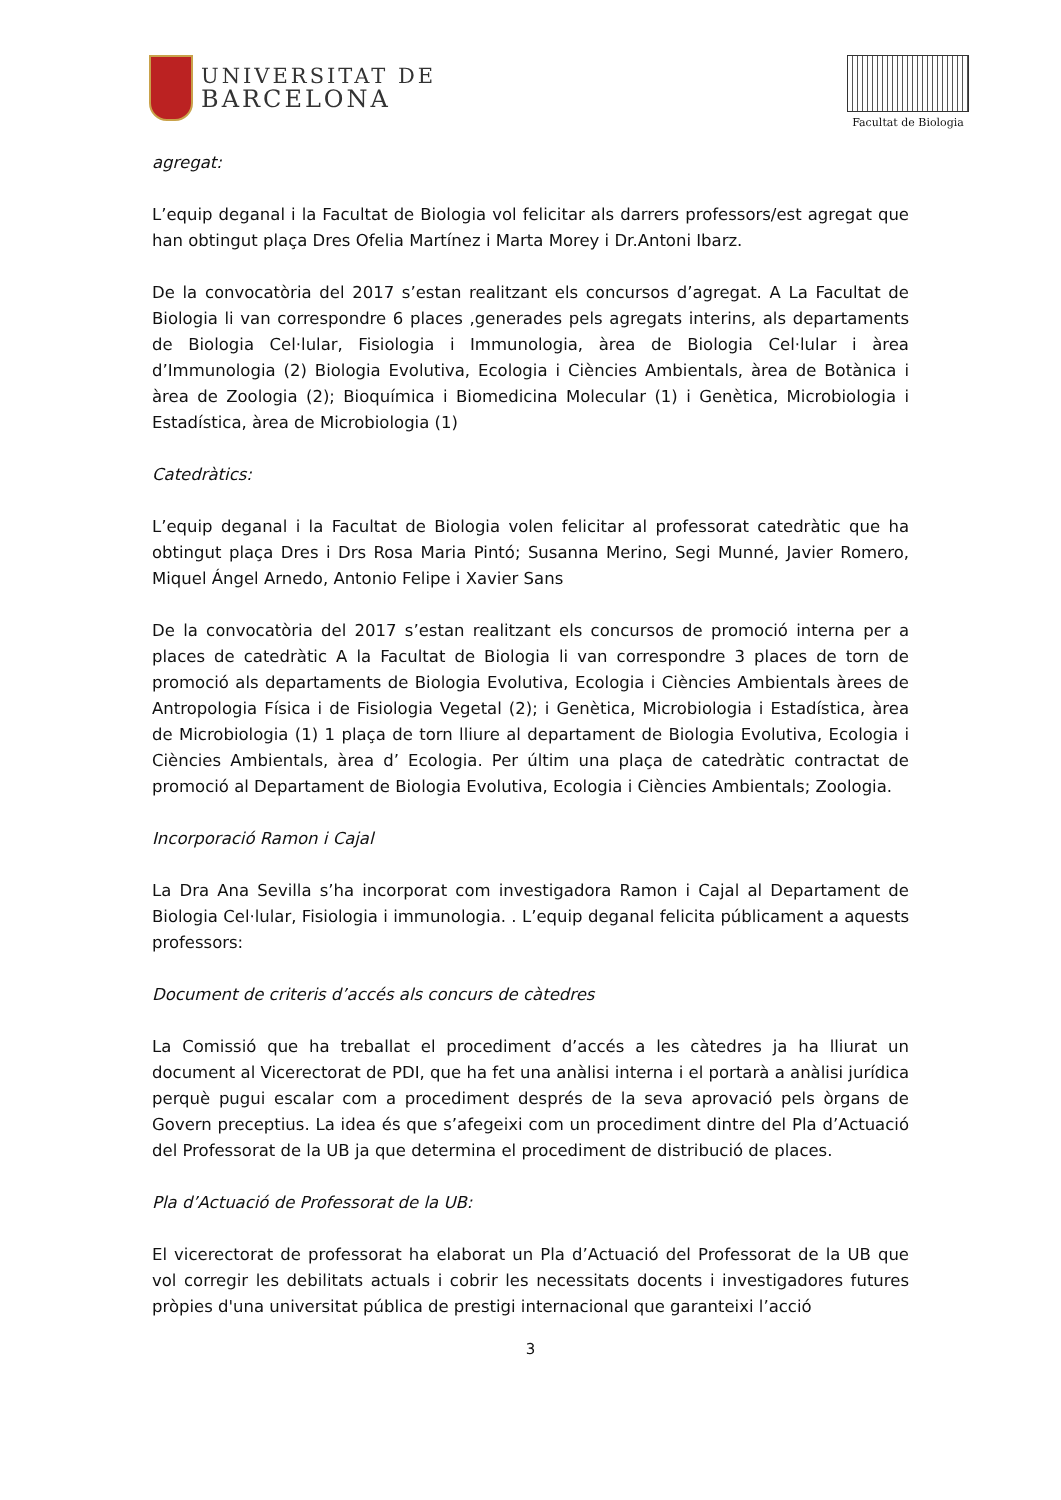UNIVERSITAT DE
BARCELONA
Facultat de Biologia
agregat:
L’equip deganal i la Facultat de Biologia vol felicitar als darrers professors/est agregat que han obtingut plaça Dres Ofelia Martínez i Marta Morey i Dr.Antoni Ibarz.
De la convocatòria del 2017 s’estan realitzant els concursos d’agregat. A La Facultat de Biologia li van correspondre 6 places ,generades pels agregats interins, als departaments de Biologia Cel·lular, Fisiologia i Immunologia, àrea de Biologia Cel·lular i àrea d’Immunologia (2) Biologia Evolutiva, Ecologia i Ciències Ambientals, àrea de Botànica i àrea de Zoologia (2); Bioquímica i Biomedicina Molecular (1) i Genètica, Microbiologia i Estadística, àrea de Microbiologia (1)
Catedràtics:
L’equip deganal i la Facultat de Biologia volen felicitar al professorat catedràtic que ha obtingut plaça Dres i Drs Rosa Maria Pintó; Susanna Merino, Segi Munné, Javier Romero, Miquel Ángel Arnedo, Antonio Felipe i Xavier Sans
De la convocatòria del 2017 s’estan realitzant els concursos de promoció interna per a places de catedràtic A la Facultat de Biologia li van correspondre 3 places de torn de promoció als departaments de Biologia Evolutiva, Ecologia i Ciències Ambientals àrees de Antropologia Física i de Fisiologia Vegetal (2); i Genètica, Microbiologia i Estadística, àrea de Microbiologia (1) 1 plaça de torn lliure al departament de Biologia Evolutiva, Ecologia i Ciències Ambientals, àrea d’ Ecologia. Per últim una plaça de catedràtic contractat de promoció al Departament de Biologia Evolutiva, Ecologia i Ciències Ambientals; Zoologia.
Incorporació Ramon i Cajal
La Dra Ana Sevilla s’ha incorporat com investigadora Ramon i Cajal al Departament de Biologia Cel·lular, Fisiologia i immunologia. . L’equip deganal felicita públicament a aquests professors:
Document de criteris d’accés als concurs de càtedres
La Comissió que ha treballat el procediment d’accés a les càtedres ja ha lliurat un document al Vicerectorat de PDI, que ha fet una anàlisi interna i el portarà a anàlisi jurídica perquè pugui escalar com a procediment després de la seva aprovació pels òrgans de Govern preceptius. La idea és que s’afegeixi com un procediment dintre del Pla d’Actuació del Professorat de la UB ja que determina el procediment de distribució de places.
Pla d’Actuació de Professorat de la UB:
El vicerectorat de professorat ha elaborat un Pla d’Actuació del Professorat de la UB que vol corregir les debilitats actuals i cobrir les necessitats docents i investigadores futures pròpies d'una universitat pública de prestigi internacional que garanteixi l’acció
3